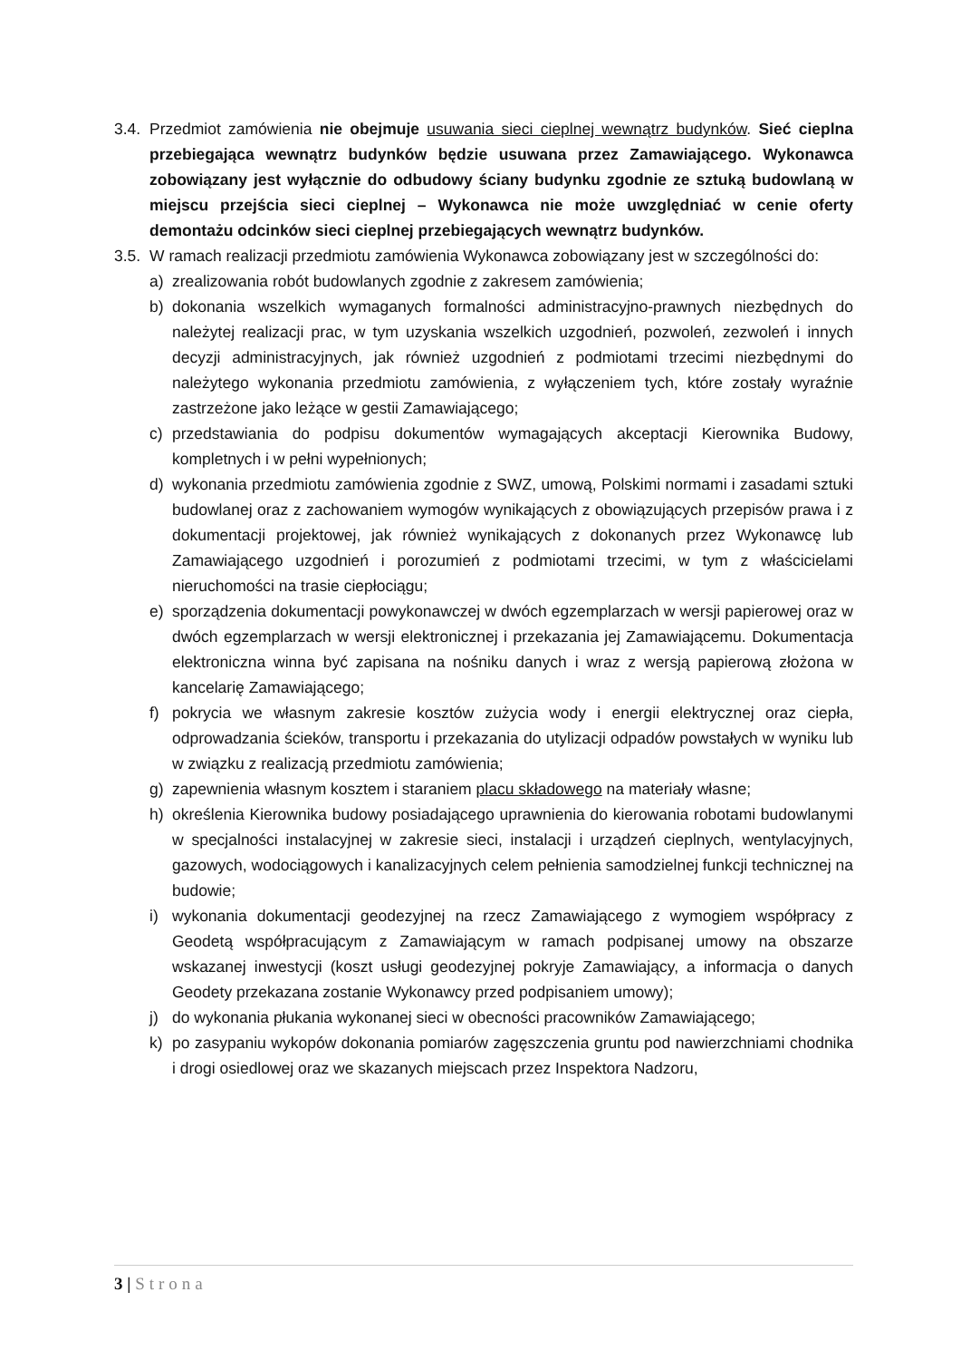3.4.
Przedmiot zamówienia nie obejmuje usuwania sieci cieplnej wewnątrz budynków. Sieć cieplna przebiegająca wewnątrz budynków będzie usuwana przez Zamawiającego. Wykonawca zobowiązany jest wyłącznie do odbudowy ściany budynku zgodnie ze sztuką budowlaną w miejscu przejścia sieci cieplnej – Wykonawca nie może uwzględniać w cenie oferty demontażu odcinków sieci cieplnej przebiegających wewnątrz budynków.
3.5.
W ramach realizacji przedmiotu zamówienia Wykonawca zobowiązany jest w szczególności do:
a) zrealizowania robót budowlanych zgodnie z zakresem zamówienia;
b) dokonania wszelkich wymaganych formalności administracyjno-prawnych niezbędnych do należytej realizacji prac, w tym uzyskania wszelkich uzgodnień, pozwoleń, zezwoleń i innych decyzji administracyjnych, jak również uzgodnień z podmiotami trzecimi niezbędnymi do należytego wykonania przedmiotu zamówienia, z wyłączeniem tych, które zostały wyraźnie zastrzeżone jako leżące w gestii Zamawiającego;
c) przedstawiania do podpisu dokumentów wymagających akceptacji Kierownika Budowy, kompletnych i w pełni wypełnionych;
d) wykonania przedmiotu zamówienia zgodnie z SWZ, umową, Polskimi normami i zasadami sztuki budowlanej oraz z zachowaniem wymogów wynikających z obowiązujących przepisów prawa i z dokumentacji projektowej, jak również wynikających z dokonanych przez Wykonawcę lub Zamawiającego uzgodnień i porozumień z podmiotami trzecimi, w tym z właścicielami nieruchomości na trasie ciepłociągu;
e) sporządzenia dokumentacji powykonawczej w dwóch egzemplarzach w wersji papierowej oraz w dwóch egzemplarzach w wersji elektronicznej i przekazania jej Zamawiającemu. Dokumentacja elektroniczna winna być zapisana na nośniku danych i wraz z wersją papierową złożona w kancelarię Zamawiającego;
f) pokrycia we własnym zakresie kosztów zużycia wody i energii elektrycznej oraz ciepła, odprowadzania ścieków, transportu i przekazania do utylizacji odpadów powstałych w wyniku lub w związku z realizacją przedmiotu zamówienia;
g) zapewnienia własnym kosztem i staraniem placu składowego na materiały własne;
h) określenia Kierownika budowy posiadającego uprawnienia do kierowania robotami budowlanymi w specjalności instalacyjnej w zakresie sieci, instalacji i urządzeń cieplnych, wentylacyjnych, gazowych, wodociągowych i kanalizacyjnych celem pełnienia samodzielnej funkcji technicznej na budowie;
i) wykonania dokumentacji geodezyjnej na rzecz Zamawiającego z wymogiem współpracy z Geodetą współpracującym z Zamawiającym w ramach podpisanej umowy na obszarze wskazanej inwestycji (koszt usługi geodezyjnej pokryje Zamawiający, a informacja o danych Geodety przekazana zostanie Wykonawcy przed podpisaniem umowy);
j) do wykonania płukania wykonanej sieci w obecności pracowników Zamawiającego;
k) po zasypaniu wykopów dokonania pomiarów zagęszczenia gruntu pod nawierzchniami chodnika i drogi osiedlowej oraz we skazanych miejscach przez Inspektora Nadzoru,
3 | Strona